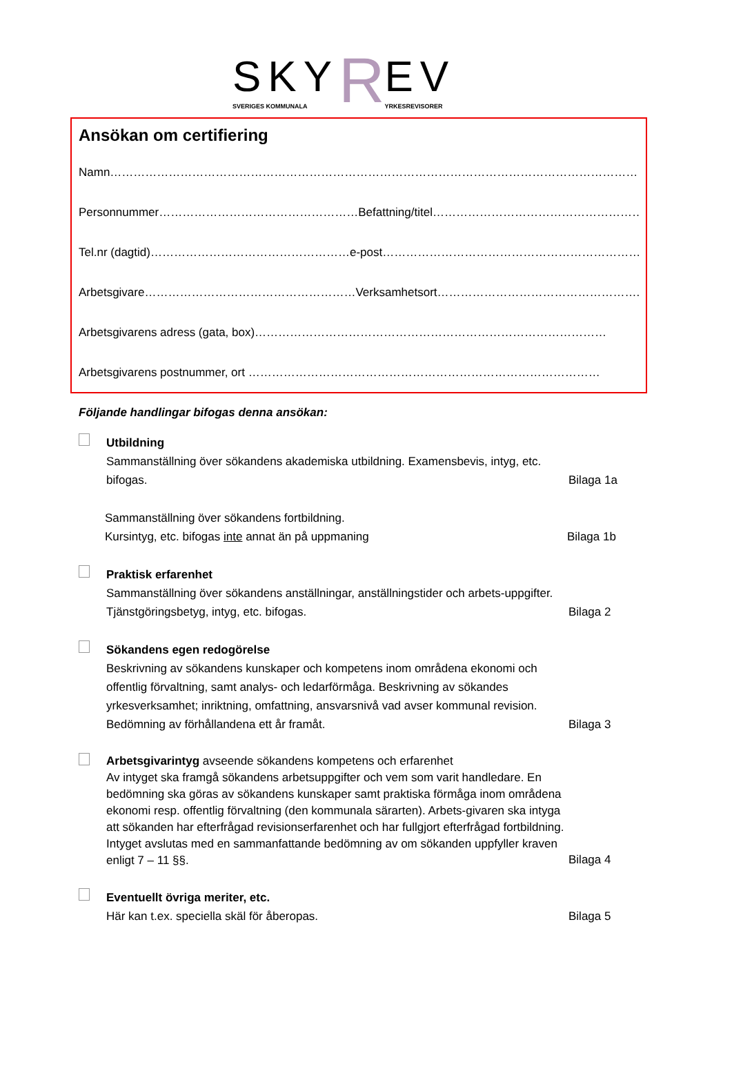SKY
SVERIGES KOMMUNALA
R
EV
YRKESREVISORER
Ansökan om certifiering
Namn……………………………………………………………………………………………………………………………
Personnummer……………………………………………Befattning/titel…………………………………………………
Tel.nr (dagtid)……………………………………………e-post…………………………………………………………….
Arbetsgivare………………………………………………Verksamhetsort…………………………………………….
Arbetsgivarens adress (gata, box)………………………………………………………………………………
Arbetsgivarens postnummer, ort ………………………………………………………………………………
Följande handlingar bifogas denna ansökan:
Utbildning
Sammanställning över sökandens akademiska utbildning. Examensbevis, intyg, etc. bifogas.
Bilaga 1a
Sammanställning över sökandens fortbildning.
Kursintyg, etc. bifogas inte annat än på uppmaning
Bilaga 1b
Praktisk erfarenhet
Sammanställning över sökandens anställningar, anställningstider och arbets-uppgifter. Tjänstgöringsbetyg, intyg, etc. bifogas.
Bilaga 2
Sökandens egen redogörelse
Beskrivning av sökandens kunskaper och kompetens inom områdena ekonomi och offentlig förvaltning, samt analys- och ledarförmåga. Beskrivning av sökandes yrkesverksamhet; inriktning, omfattning, ansvarsnivå vad avser kommunal revision. Bedömning av förhållandena ett år framåt.
Bilaga 3
Arbetsgivarintyg avseende sökandens kompetens och erfarenhet
Av intyget ska framgå sökandens arbetsuppgifter och vem som varit handledare. En bedömning ska göras av sökandens kunskaper samt praktiska förmåga inom områdena ekonomi resp. offentlig förvaltning (den kommunala särarten). Arbets-givaren ska intyga att sökanden har efterfrågad revisionserfarenhet och har fullgjort efterfrågad fortbildning. Intyget avslutas med en sammanfattande bedömning av om sökanden uppfyller kraven enligt 7 – 11 §§.
Bilaga 4
Eventuellt övriga meriter, etc.
Här kan t.ex. speciella skäl för åberopas.
Bilaga 5